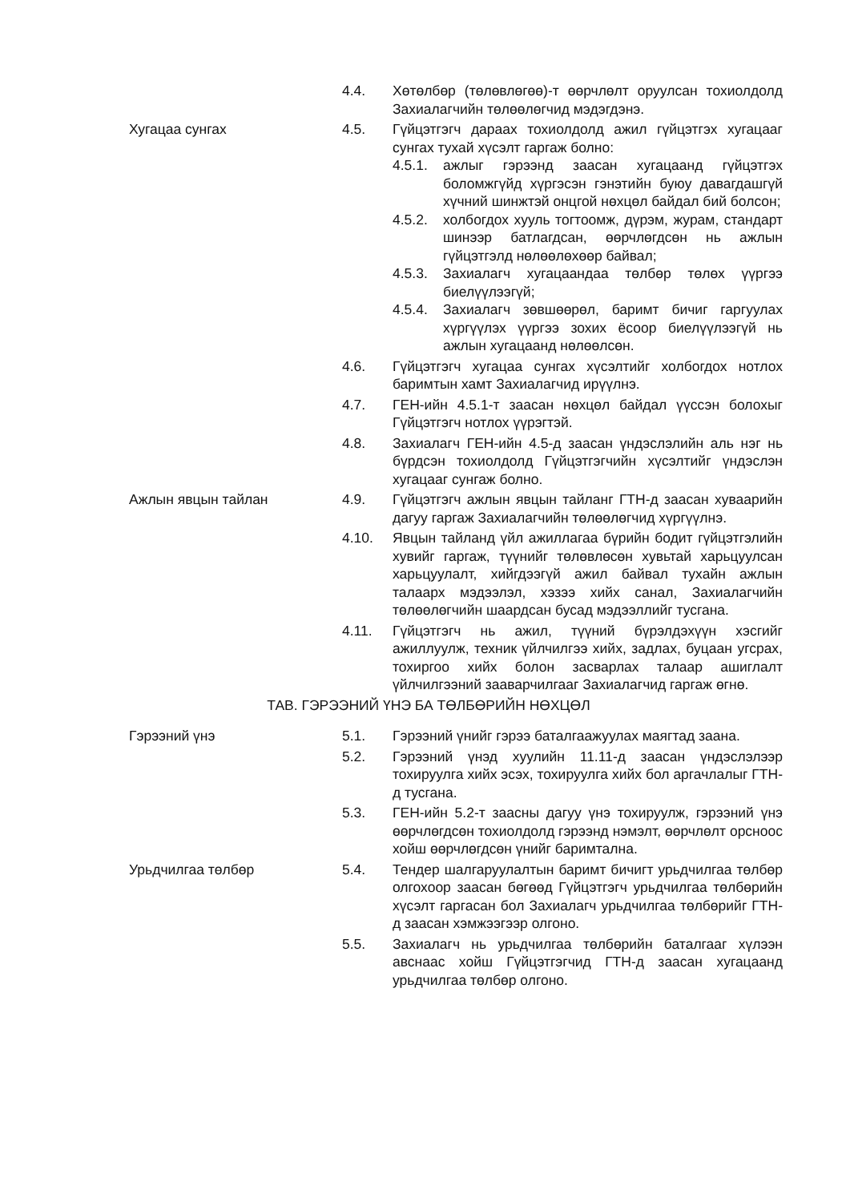4.4. Хөтөлбөр (төлөвлөгөө)-т өөрчлөлт оруулсан тохиолдолд Захиалагчийн төлөөлөгчид мэдэгдэнэ.
Хугацаа сунгах 4.5. Гүйцэтгэгч дараах тохиолдолд ажил гүйцэтгэх хугацааг сунгах тухай хүсэлт гаргаж болно:
4.5.1. ажлыг гэрээнд заасан хугацаанд гүйцэтгэх боломжгүйд хүргэсэн гэнэтийн буюу давагдашгүй хүчний шинжтэй онцгой нөхцөл байдал бий болсон;
4.5.2. холбогдох хууль тогтоомж, дүрэм, журам, стандарт шинээр батлагдсан, өөрчлөгдсөн нь ажлын гүйцэтгэлд нөлөөлөхөөр байвал;
4.5.3. Захиалагч хугацаандаа төлбөр төлөх үүргээ биелүүлээгүй;
4.5.4. Захиалагч зөвшөөрөл, баримт бичиг гаргуулах хүргүүлэх үүргээ зохих ёсоор биелүүлээгүй нь ажлын хугацаанд нөлөөлсөн.
4.6. Гүйцэтгэгч хугацаа сунгах хүсэлтийг холбогдох нотлох баримтын хамт Захиалагчид ирүүлнэ.
4.7. ГЕН-ийн 4.5.1-т заасан нөхцөл байдал үүссэн болохыг Гүйцэтгэгч нотлох үүрэгтэй.
4.8. Захиалагч ГЕН-ийн 4.5-д заасан үндэслэлийн аль нэг нь бүрдсэн тохиолдолд Гүйцэтгэгчийн хүсэлтийг үндэслэн хугацааг сунгаж болно.
Ажлын явцын тайлан 4.9. Гүйцэтгэгч ажлын явцын тайланг ГТН-д заасан хуваарийн дагуу гаргаж Захиалагчийн төлөөлөгчид хүргүүлнэ.
4.10. Явцын тайланд үйл ажиллагаа бүрийн бодит гүйцэтгэлийн хувийг гаргаж, түүнийг төлөвлөсөн хувьтай харьцуулсан харьцуулалт, хийгдээгүй ажил байвал тухайн ажлын талаарх мэдээлэл, хэзээ хийх санал, Захиалагчийн төлөөлөгчийн шаардсан бусад мэдээллийг тусгана.
4.11. Гүйцэтгэгч нь ажил, түүний бүрэлдэхүүн хэсгийг ажиллуулж, техник үйлчилгээ хийх, задлах, буцаан угсрах, тохиргоо хийх болон засварлах талаар ашиглалт үйлчилгээний зааварчилгааг Захиалагчид гаргаж өгнө.
ТАВ. ГЭРЭЭНИЙ ҮНЭ БА ТӨЛБӨРИЙН НӨХЦӨЛ
Гэрээний үнэ 5.1. Гэрээний үнийг гэрээ баталгаажуулах маягтад заана.
5.2. Гэрээний үнэд хуулийн 11.11-д заасан үндэслэлээр тохируулга хийх эсэх, тохируулга хийх бол аргачлалыг ГТН-д тусгана.
5.3. ГЕН-ийн 5.2-т заасны дагуу үнэ тохируулж, гэрээний үнэ өөрчлөгдсөн тохиолдолд гэрээнд нэмэлт, өөрчлөлт орсноос хойш өөрчлөгдсөн үнийг баримтална.
Урьдчилгаа төлбөр 5.4. Тендер шалгаруулалтын баримт бичигт урьдчилгаа төлбөр олгохоор заасан бөгөөд Гүйцэтгэгч урьдчилгаа төлбөрийн хүсэлт гаргасан бол Захиалагч урьдчилгаа төлбөрийг ГТН-д заасан хэмжээгээр олгоно.
5.5. Захиалагч нь урьдчилгаа төлбөрийн баталгааг хүлээн авснаас хойш Гүйцэтгэгчид ГТН-д заасан хугацаанд урьдчилгаа төлбөр олгоно.